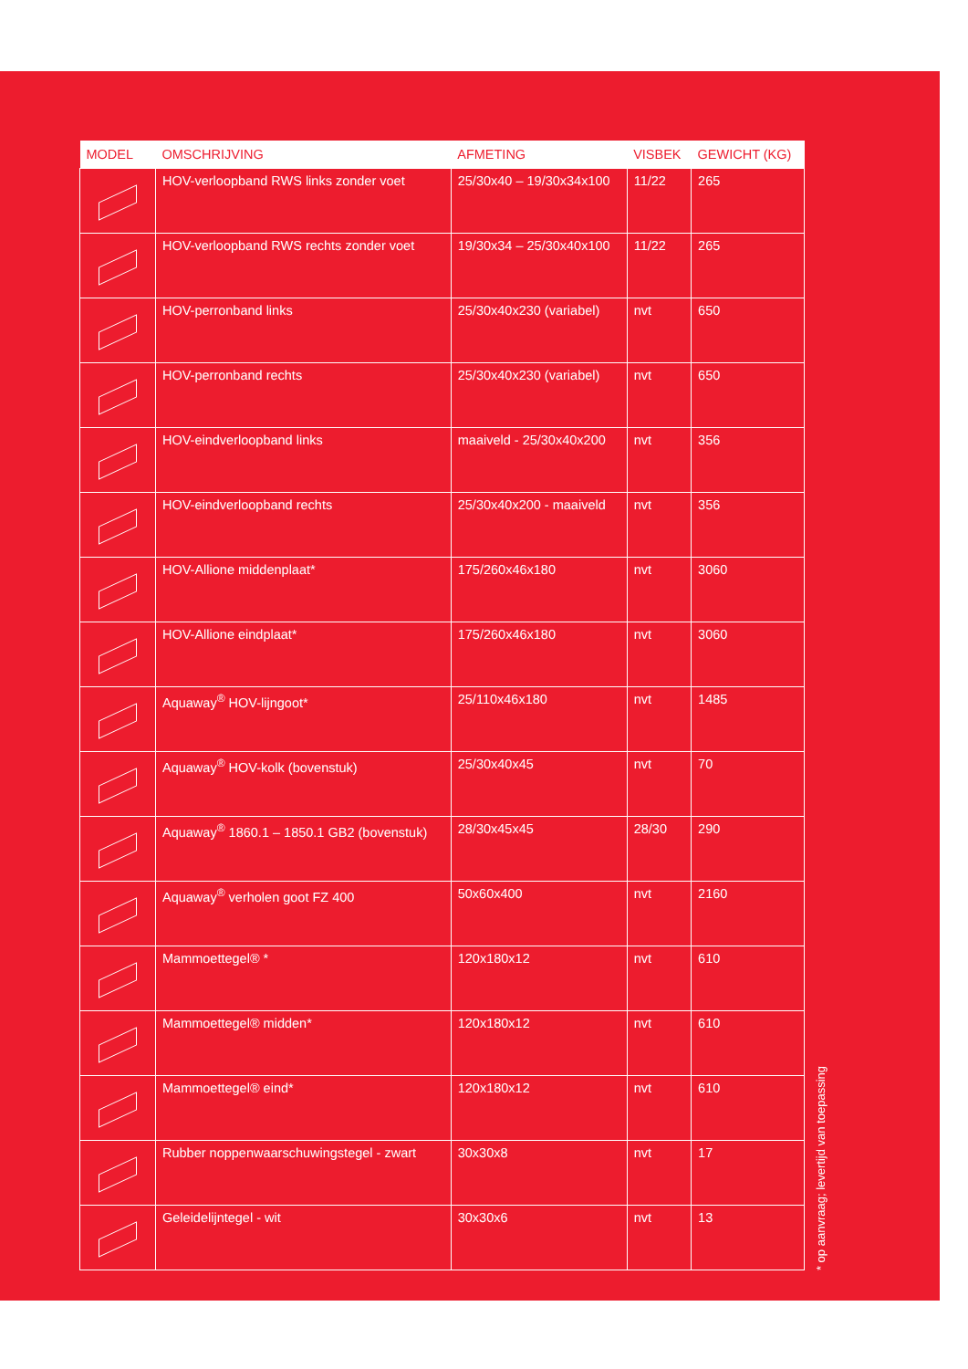| MODEL | OMSCHRIJVING | AFMETING | VISBEK | GEWICHT (KG) |
| --- | --- | --- | --- | --- |
| | HOV-verloopband RWS links zonder voet | 25/30x40 – 19/30x34x100 | 11/22 | 265 |
| | HOV-verloopband RWS rechts zonder voet | 19/30x34 – 25/30x40x100 | 11/22 | 265 |
| | HOV-perronband links | 25/30x40x230 (variabel) | nvt | 650 |
| | HOV-perronband rechts | 25/30x40x230 (variabel) | nvt | 650 |
| | HOV-eindverloopband links | maaiveld - 25/30x40x200 | nvt | 356 |
| | HOV-eindverloopband rechts | 25/30x40x200 - maaiveld | nvt | 356 |
| | HOV-Allione middenplaat* | 175/260x46x180 | nvt | 3060 |
| | HOV-Allione eindplaat* | 175/260x46x180 | nvt | 3060 |
| | Aquaway<sup>®</sup> HOV-lijngoot* | 25/110x46x180 | nvt | 1485 |
| | Aquaway<sup>®</sup> HOV-kolk (bovenstuk) | 25/30x40x45 | nvt | 70 |
| | Aquaway<sup>®</sup> 1860.1 – 1850.1 GB2 (bovenstuk) | 28/30x45x45 | 28/30 | 290 |
| | Aquaway<sup>®</sup> verholen goot FZ 400 | 50x60x400 | nvt | 2160 |
| | Mammoettegel® * | 120x180x12 | nvt | 610 |
| | Mammoettegel® midden* | 120x180x12 | nvt | 610 |
| | Mammoettegel® eind* | 120x180x12 | nvt | 610 |
| | Rubber noppenwaarschuwingstegel - zwart | 30x30x8 | nvt | 17 |
| | Geleidelijntegel - wit | 30x30x6 | nvt | 13 |
* op aanvraag; levertijd van toepassing